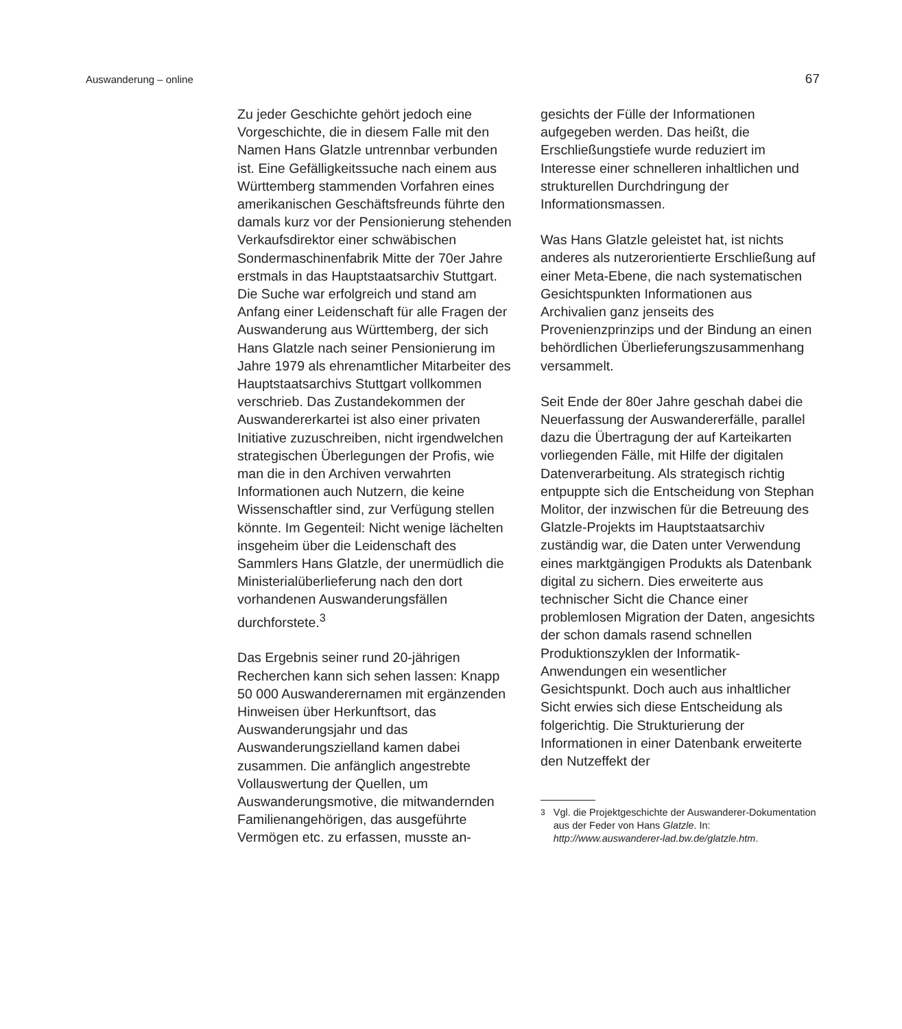Auswanderung – online 67
Zu jeder Geschichte gehört jedoch eine Vorgeschichte, die in diesem Falle mit den Namen Hans Glatzle untrennbar verbunden ist. Eine Gefälligkeitssuche nach einem aus Württemberg stammenden Vorfahren eines amerikanischen Geschäftsfreunds führte den damals kurz vor der Pensionierung stehenden Verkaufsdirektor einer schwäbischen Sondermaschinenfabrik Mitte der 70er Jahre erstmals in das Hauptstaatsarchiv Stuttgart. Die Suche war erfolgreich und stand am Anfang einer Leidenschaft für alle Fragen der Auswanderung aus Württemberg, der sich Hans Glatzle nach seiner Pensionierung im Jahre 1979 als ehrenamtlicher Mitarbeiter des Hauptstaatsarchivs Stuttgart vollkommen verschrieb. Das Zustandekommen der Auswandererkartei ist also einer privaten Initiative zuzuschreiben, nicht irgendwelchen strategischen Überlegungen der Profis, wie man die in den Archiven verwahrten Informationen auch Nutzern, die keine Wissenschaftler sind, zur Verfügung stellen könnte. Im Gegenteil: Nicht wenige lächelten insgeheim über die Leidenschaft des Sammlers Hans Glatzle, der unermüdlich die Ministerialüberlieferung nach den dort vorhandenen Auswanderungsfällen durchforstete.<sup>3</sup>
Das Ergebnis seiner rund 20-jährigen Recherchen kann sich sehen lassen: Knapp 50 000 Auswanderernamen mit ergänzenden Hinweisen über Herkunftsort, das Auswanderungsjahr und das Auswanderungszielland kamen dabei zusammen. Die anfänglich angestrebte Vollauswertung der Quellen, um Auswanderungsmotive, die mitwandernden Familienangehörigen, das ausgeführte Vermögen etc. zu erfassen, musste an-
gesichts der Fülle der Informationen aufgegeben werden. Das heißt, die Erschließungstiefe wurde reduziert im Interesse einer schnelleren inhaltlichen und strukturellen Durchdringung der Informationsmassen.
Was Hans Glatzle geleistet hat, ist nichts anderes als nutzerorientierte Erschließung auf einer Meta-Ebene, die nach systematischen Gesichtspunkten Informationen aus Archivalien ganz jenseits des Provenienzprinzips und der Bindung an einen behördlichen Überlieferungszusammenhang versammelt.
Seit Ende der 80er Jahre geschah dabei die Neuerfassung der Auswandererfälle, parallel dazu die Übertragung der auf Karteikarten vorliegenden Fälle, mit Hilfe der digitalen Datenverarbeitung. Als strategisch richtig entpuppte sich die Entscheidung von Stephan Molitor, der inzwischen für die Betreuung des Glatzle-Projekts im Hauptstaatsarchiv zuständig war, die Daten unter Verwendung eines marktgängigen Produkts als Datenbank digital zu sichern. Dies erweiterte aus technischer Sicht die Chance einer problemlosen Migration der Daten, angesichts der schon damals rasend schnellen Produktionszyklen der Informatik-Anwendungen ein wesentlicher Gesichtspunkt. Doch auch aus inhaltlicher Sicht erwies sich diese Entscheidung als folgerichtig. Die Strukturierung der Informationen in einer Datenbank erweiterte den Nutzeffekt der
<sup>3</sup> Vgl. die Projektgeschichte der Auswanderer-Dokumentation aus der Feder von Hans Glatzle. In: http://www.auswanderer-lad.bw.de/glatzle.htm.